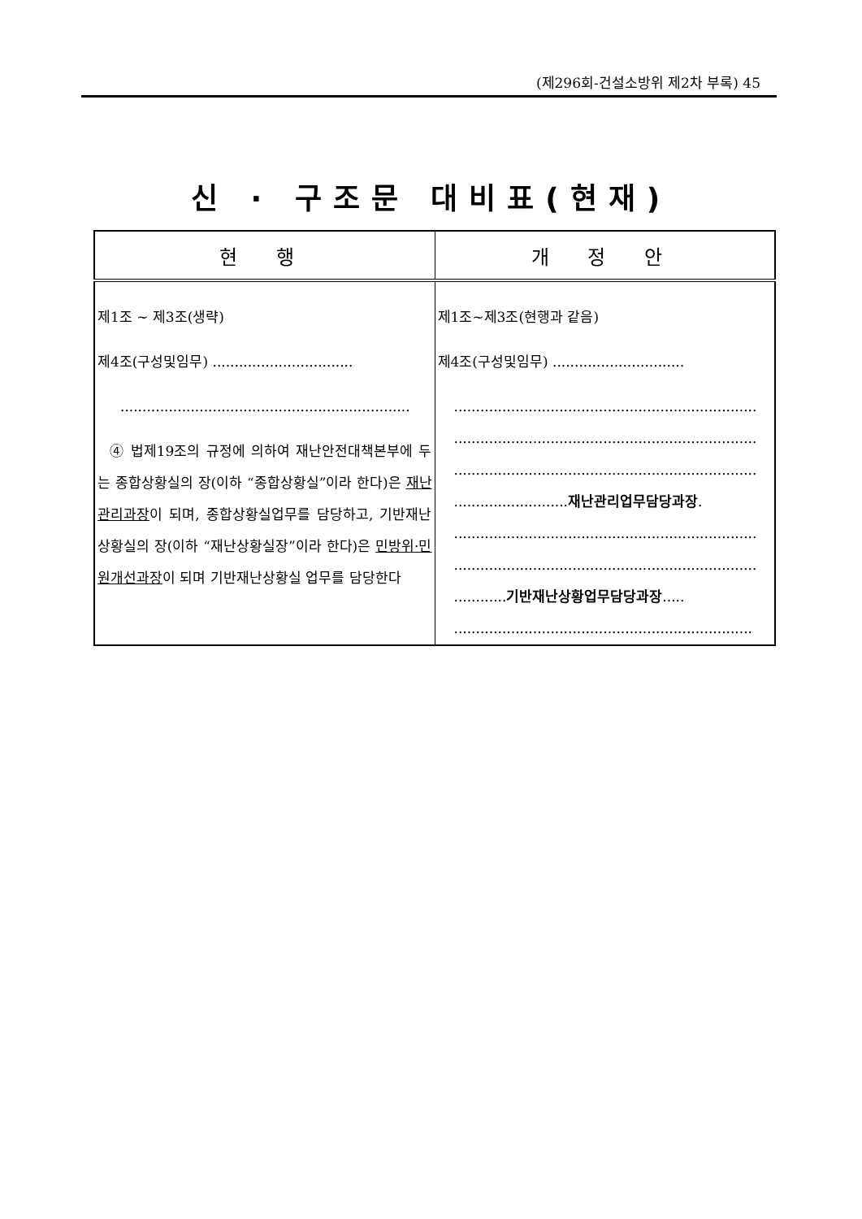(제296회-건설소방위 제2차 부록) 45
신 · 구조문 대비표(현재)
| 현 행 | 개 정 안 |
| --- | --- |
| 제1조 ~ 제3조(생략) 제4조(구성및임무) ................................ .................................................................. ④ 법제19조의 규정에 의하여 재난안전대책본부에 두는 종합상황실의 장(이하 “종합상황실”이라 한다)은 재난관리과장 이 되며, 종합상황실업무를 담당하고, 기반재난상황실의 장(이하 “재난상황실장”이라 한다)은 민방위·민원개선과장 이 되며 기반재난상황실 업무를 담당한다 | 제1조~제3조(현행과 같음) 제4조(구성및임무) .............................. ..................................................................... ..................................................................... ..................................................................... .......................... 재난관리업무담당과장 . ..................................................................... ..................................................................... ............ 기반재난상황업무담당과장 ..... .................................................................... |